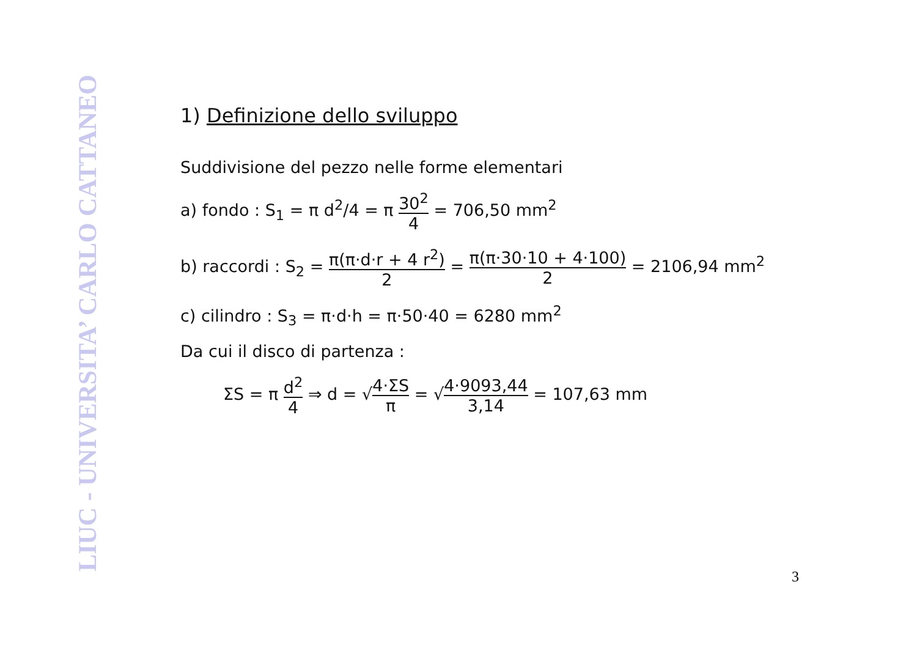LIUC - UNIVERSITA’ CARLO CATTANEO
1) Definizione dello sviluppo
Suddivisione del pezzo nelle forme elementari
a) fondo : S<sub>1</sub> = π d<sup>2</sup>/4 = π 30<sup>2</sup> 4 = 706,50 mm<sup>2</sup>
b) raccordi : S<sub>2</sub> = π(π·d·r + 4 r<sup>2</sup>) 2 = π(π·30·10 + 4·100) 2 = 2106,94 mm<sup>2</sup>
c) cilindro : S<sub>3</sub> = π·d·h = π·50·40 = 6280 mm<sup>2</sup>
Da cui il disco di partenza :
ΣS = π d<sup>2</sup> 4 ⇒ d = √4·ΣS π = √4·9093,44 3,14 = 107,63 mm
3